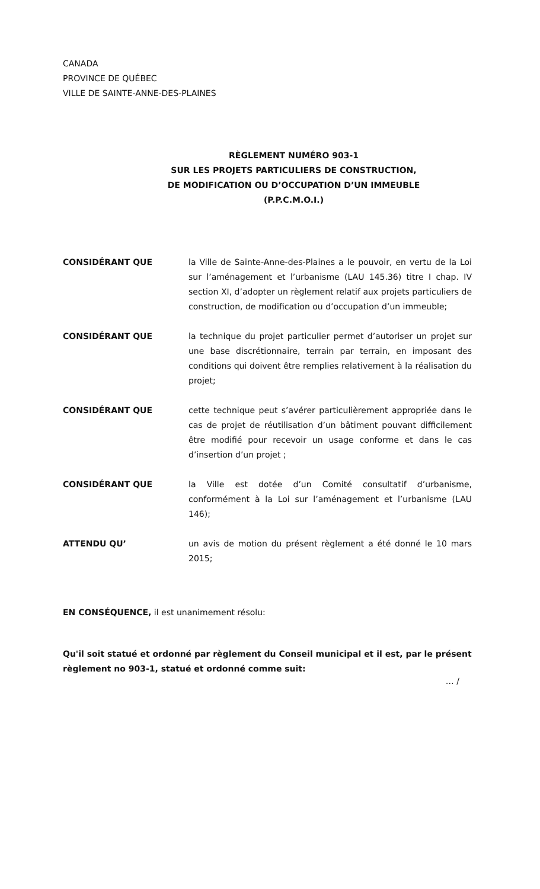CANADA
PROVINCE DE QUÉBEC
VILLE DE SAINTE-ANNE-DES-PLAINES
RÈGLEMENT NUMÉRO 903-1
SUR LES PROJETS PARTICULIERS DE CONSTRUCTION,
DE MODIFICATION OU D’OCCUPATION D’UN IMMEUBLE
(P.P.C.M.O.I.)
CONSIDÉRANT QUE la Ville de Sainte-Anne-des-Plaines a le pouvoir, en vertu de la Loi sur l’aménagement et l’urbanisme (LAU 145.36) titre I chap. IV section XI, d’adopter un règlement relatif aux projets particuliers de construction, de modification ou d’occupation d’un immeuble;
CONSIDÉRANT QUE la technique du projet particulier permet d’autoriser un projet sur une base discrétionnaire, terrain par terrain, en imposant des conditions qui doivent être remplies relativement à la réalisation du projet;
CONSIDÉRANT QUE cette technique peut s’avérer particulièrement appropriée dans le cas de projet de réutilisation d’un bâtiment pouvant difficilement être modifié pour recevoir un usage conforme et dans le cas d’insertion d’un projet ;
CONSIDÉRANT QUE la Ville est dotée d’un Comité consultatif d’urbanisme, conformément à la Loi sur l’aménagement et l’urbanisme (LAU 146);
ATTENDU QU’ un avis de motion du présent règlement a été donné le 10 mars 2015;
EN CONSÉQUENCE, il est unanimement résolu:
Qu'il soit statué et ordonné par règlement du Conseil municipal et il est, par le présent règlement no 903-1, statué et ordonné comme suit:
… /